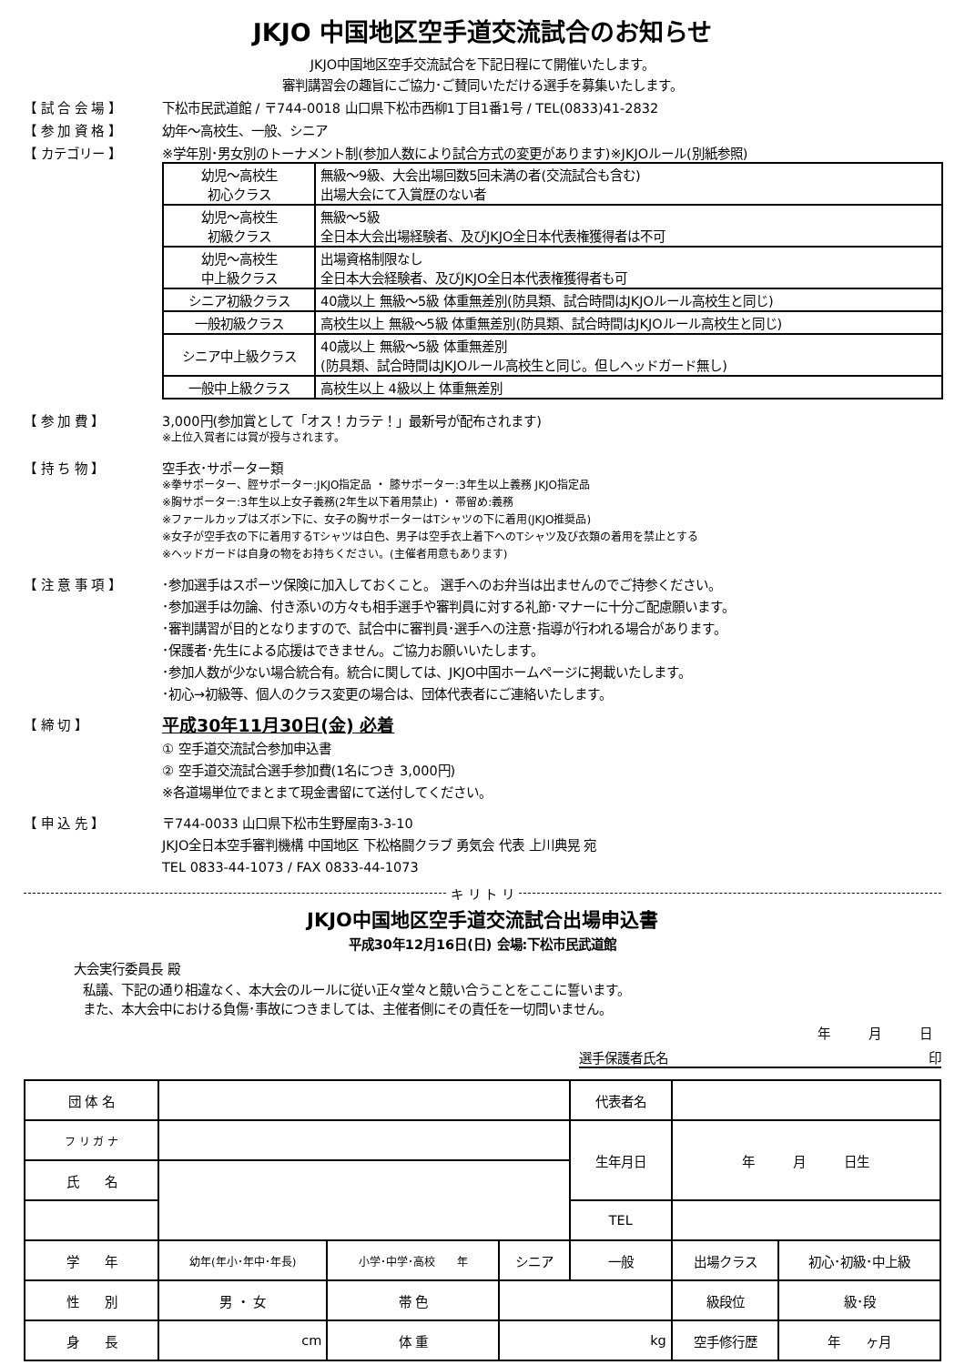JKJO 中国地区空手道交流試合のお知らせ
JKJO中国地区空手交流試合を下記日程にて開催いたします。
審判講習会の趣旨にご協力･ご賛同いただける選手を募集いたします。
【 試 合 会 場 】 下松市民武道館 / 〒744-0018 山口県下松市西柳1丁目1番1号 / TEL(0833)41-2832
【 参 加 資 格 】 幼年～高校生、一般、シニア
【 カテゴリー 】 ※学年別･男女別のトーナメント制(参加人数により試合方式の変更があります)※JKJOルール(別紙参照)
| 幼児～高校生 初心クラス | 無級～9級、大会出場回数5回未満の者(交流試合も含む) 出場大会にて入賞歴のない者 |
| 幼児～高校生 初級クラス | 無級～5級 全日本大会出場経験者、及びJKJO全日本代表権獲得者は不可 |
| 幼児～高校生 中上級クラス | 出場資格制限なし 全日本大会経験者、及びJKJO全日本代表権獲得者も可 |
| シニア初級クラス | 40歳以上 無級～5級 体重無差別(防具類、試合時間はJKJOルール高校生と同じ) |
| 一般初級クラス | 高校生以上 無級～5級 体重無差別(防具類、試合時間はJKJOルール高校生と同じ) |
| シニア中上級クラス | 40歳以上 無級～5級 体重無差別 (防具類、試合時間はJKJOルール高校生と同じ。但しヘッドガード無し) |
| 一般中上級クラス | 高校生以上 4級以上 体重無差別 |
【 参 加 費 】 3,000円(参加賞として「オス！カラテ！」最新号が配布されます)
※上位入賞者には賞が授与されます。
【 持 ち 物 】 空手衣･サポーター類
※拳サポーター、脛サポーター:JKJO指定品 ・ 膝サポーター:3年生以上義務 JKJO指定品
※胸サポーター:3年生以上女子義務(2年生以下着用禁止) ・ 帯留め:義務
※ファールカップはズボン下に、女子の胸サポーターはTシャツの下に着用(JKJO推奨品)
※女子が空手衣の下に着用するTシャツは白色、男子は空手衣上着下へのTシャツ及び衣類の着用を禁止とする
※ヘッドガードは自身の物をお持ちください。(主催者用意もあります)
【 注 意 事 項 】 ･参加選手はスポーツ保険に加入しておくこと。 選手へのお弁当は出ませんのでご持参ください。
･参加選手は勿論、付き添いの方々も相手選手や審判員に対する礼節･マナーに十分ご配慮願います。
･審判講習が目的となりますので、試合中に審判員･選手への注意･指導が行われる場合があります。
･保護者･先生による応援はできません。ご協力お願いいたします。
･参加人数が少ない場合統合有。統合に関しては、JKJO中国ホームページに掲載いたします。
･初心→初級等、個人のクラス変更の場合は、団体代表者にご連絡いたします。
【 締 切 】
平成30年11月30日(金) 必着
① 空手道交流試合参加申込書
② 空手道交流試合選手参加費(1名につき 3,000円)
※各道場単位でまとまて現金書留にて送付してください。
【 申 込 先 】 〒744-0033 山口県下松市生野屋南3-3-10
JKJO全日本空手審判機構 中国地区 下松格闘クラブ 勇気会 代表 上川典晃 宛
TEL 0833-44-1073 / FAX 0833-44-1073
キ リ ト リ
JKJO中国地区空手道交流試合出場申込書
平成30年12月16日(日) 会場:下松市民武道館
大会実行委員長 殿
私議、下記の通り相違なく、本大会のルールに従い正々堂々と競い合うことをここに誓います。
また、本大会中における負傷･事故につきましては、主催者側にその責任を一切問いません。
年　　　月　　　日
選手保護者氏名 印
| 団 体 名 | | | | | 代表者名 | | |
| フ リ ガ ナ | | | | | 生年月日 | 年 月 日生 | |
| 氏 名 | | | | | | | |
| | | | | | TEL | | |
| 学 年 | 幼年(年小･年中･年長) | 小学･中学･高校 年 | | シニア | 一般 | 出場クラス | 初心･初級･中上級 |
| 性 別 | 男 ・ 女 | 帯 色 | | | | 級段位 | 級･段 |
| 身 長 | cm | 体 重 | kg | | | 空手修行歴 | 年 ヶ月 |